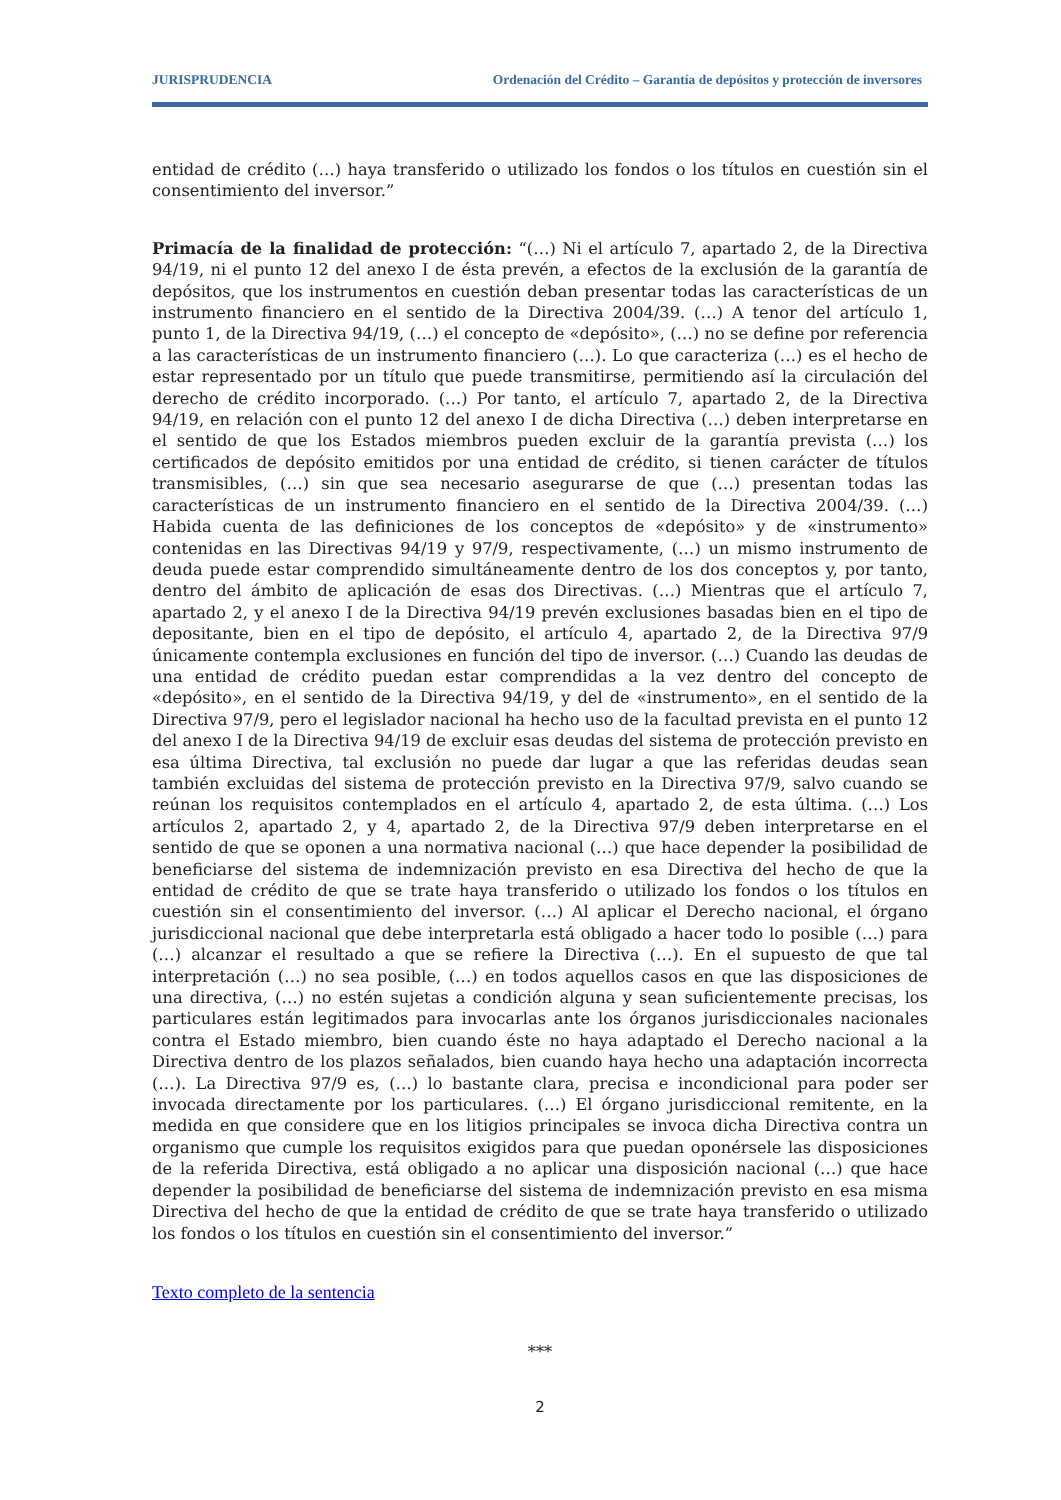JURISPRUDENCIA Ordenación del Crédito – Garantía de depósitos y protección de inversores
entidad de crédito (…) haya transferido o utilizado los fondos o los títulos en cuestión sin el consentimiento del inversor.”
Primacía de la finalidad de protección: “(…) Ni el artículo 7, apartado 2, de la Directiva 94/19, ni el punto 12 del anexo I de ésta prevén, a efectos de la exclusión de la garantía de depósitos, que los instrumentos en cuestión deban presentar todas las características de un instrumento financiero en el sentido de la Directiva 2004/39. (…) A tenor del artículo 1, punto 1, de la Directiva 94/19, (…) el concepto de «depósito», (…) no se define por referencia a las características de un instrumento financiero (…). Lo que caracteriza (…) es el hecho de estar representado por un título que puede transmitirse, permitiendo así la circulación del derecho de crédito incorporado. (…) Por tanto, el artículo 7, apartado 2, de la Directiva 94/19, en relación con el punto 12 del anexo I de dicha Directiva (…) deben interpretarse en el sentido de que los Estados miembros pueden excluir de la garantía prevista (…) los certificados de depósito emitidos por una entidad de crédito, si tienen carácter de títulos transmisibles, (…) sin que sea necesario asegurarse de que (…) presentan todas las características de un instrumento financiero en el sentido de la Directiva 2004/39. (…) Habida cuenta de las definiciones de los conceptos de «depósito» y de «instrumento» contenidas en las Directivas 94/19 y 97/9, respectivamente, (…) un mismo instrumento de deuda puede estar comprendido simultáneamente dentro de los dos conceptos y, por tanto, dentro del ámbito de aplicación de esas dos Directivas. (…) Mientras que el artículo 7, apartado 2, y el anexo I de la Directiva 94/19 prevén exclusiones basadas bien en el tipo de depositante, bien en el tipo de depósito, el artículo 4, apartado 2, de la Directiva 97/9 únicamente contempla exclusiones en función del tipo de inversor. (…) Cuando las deudas de una entidad de crédito puedan estar comprendidas a la vez dentro del concepto de «depósito», en el sentido de la Directiva 94/19, y del de «instrumento», en el sentido de la Directiva 97/9, pero el legislador nacional ha hecho uso de la facultad prevista en el punto 12 del anexo I de la Directiva 94/19 de excluir esas deudas del sistema de protección previsto en esa última Directiva, tal exclusión no puede dar lugar a que las referidas deudas sean también excluidas del sistema de protección previsto en la Directiva 97/9, salvo cuando se reúnan los requisitos contemplados en el artículo 4, apartado 2, de esta última. (…) Los artículos 2, apartado 2, y 4, apartado 2, de la Directiva 97/9 deben interpretarse en el sentido de que se oponen a una normativa nacional (…) que hace depender la posibilidad de beneficiarse del sistema de indemnización previsto en esa Directiva del hecho de que la entidad de crédito de que se trate haya transferido o utilizado los fondos o los títulos en cuestión sin el consentimiento del inversor. (…) Al aplicar el Derecho nacional, el órgano jurisdiccional nacional que debe interpretarla está obligado a hacer todo lo posible (…) para (…) alcanzar el resultado a que se refiere la Directiva (…). En el supuesto de que tal interpretación (…) no sea posible, (…) en todos aquellos casos en que las disposiciones de una directiva, (…) no estén sujetas a condición alguna y sean suficientemente precisas, los particulares están legitimados para invocarlas ante los órganos jurisdiccionales nacionales contra el Estado miembro, bien cuando éste no haya adaptado el Derecho nacional a la Directiva dentro de los plazos señalados, bien cuando haya hecho una adaptación incorrecta (…). La Directiva 97/9 es, (…) lo bastante clara, precisa e incondicional para poder ser invocada directamente por los particulares. (…) El órgano jurisdiccional remitente, en la medida en que considere que en los litigios principales se invoca dicha Directiva contra un organismo que cumple los requisitos exigidos para que puedan oponérsele las disposiciones de la referida Directiva, está obligado a no aplicar una disposición nacional (…) que hace depender la posibilidad de beneficiarse del sistema de indemnización previsto en esa misma Directiva del hecho de que la entidad de crédito de que se trate haya transferido o utilizado los fondos o los títulos en cuestión sin el consentimiento del inversor.”
Texto completo de la sentencia
***
2